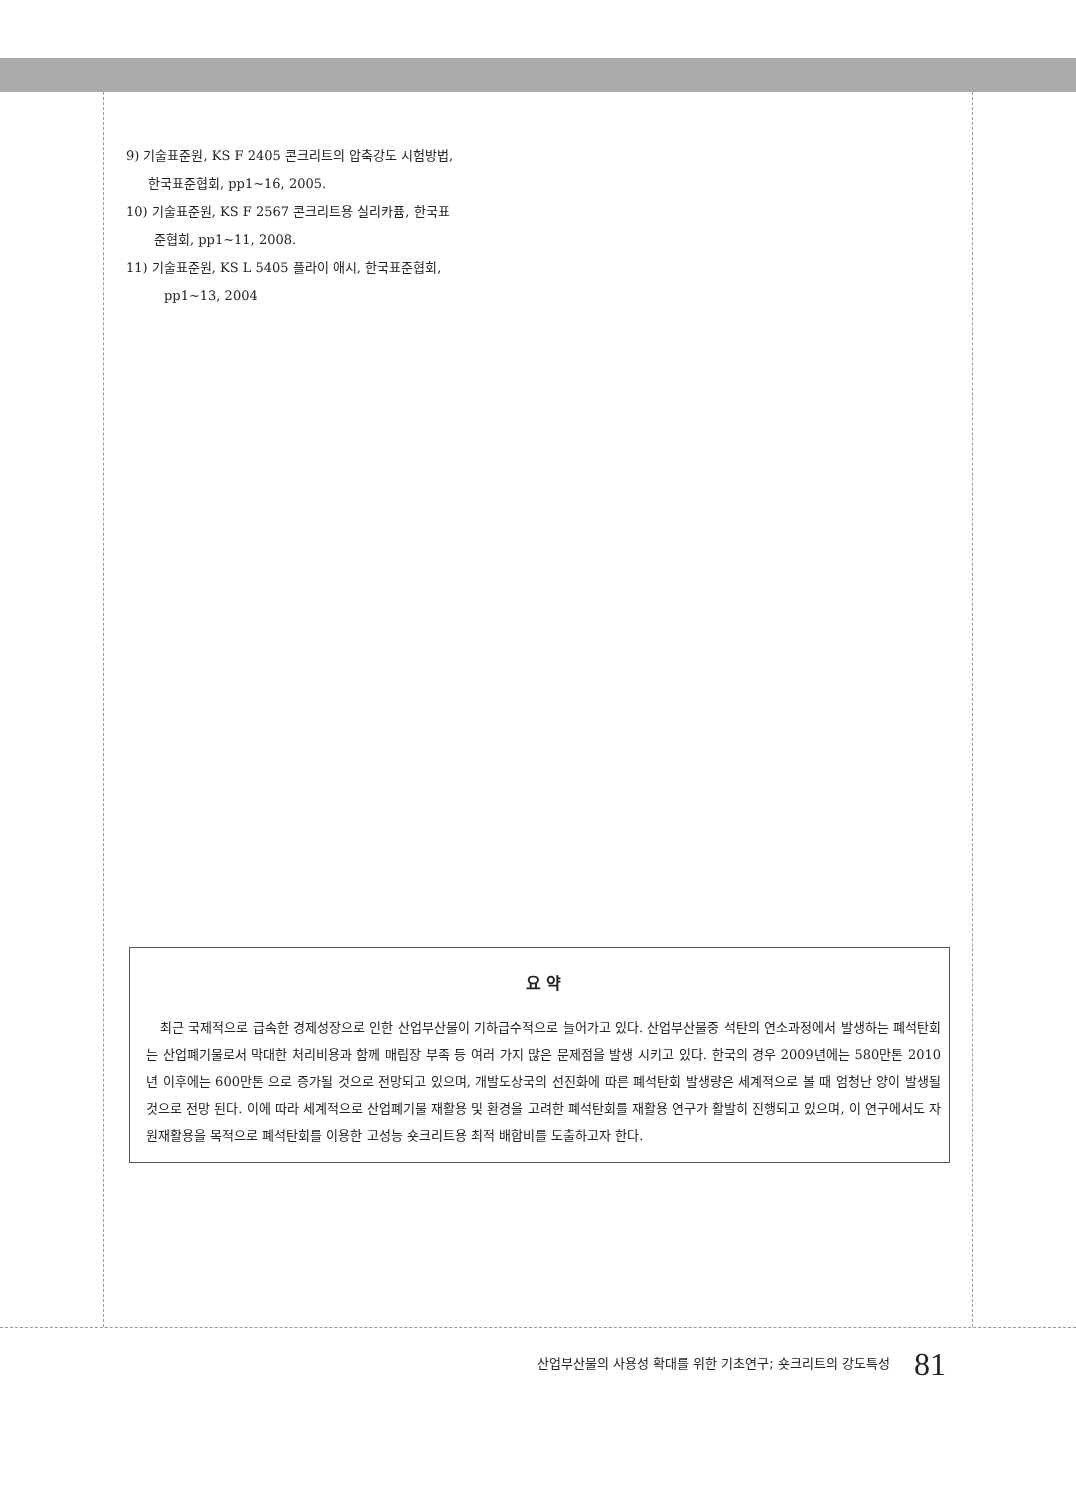9) 기술표준원, KS F 2405 콘크리트의 압축강도 시험방법,
한국표준협회, pp1~16, 2005.
10) 기술표준원, KS F 2567 콘크리트용 실리카퓸, 한국표
준협회, pp1~11, 2008.
11) 기술표준원, KS L 5405 플라이 애시, 한국표준협회,
pp1~13, 2004
요 약
최근 국제적으로 급속한 경제성장으로 인한 산업부산물이 기하급수적으로 늘어가고 있다. 산업부산물중 석탄의 연소과정에서 발생하는 폐석탄회는 산업폐기물로서 막대한 처리비용과 함께 매립장 부족 등 여러 가지 많은 문제점을 발생 시키고 있다. 한국의 경우 2009년에는 580만톤 2010년 이후에는 600만톤 으로 증가될 것으로 전망되고 있으며, 개발도상국의 선진화에 따른 폐석탄회 발생량은 세계적으로 볼 때 엄청난 양이 발생될 것으로 전망 된다. 이에 따라 세계적으로 산업폐기물 재활용 및 환경을 고려한 폐석탄회를 재활용 연구가 활발히 진행되고 있으며, 이 연구에서도 자원재활용을 목적으로 폐석탄회를 이용한 고성능 숏크리트용 최적 배합비를 도출하고자 한다.
산업부산물의 사용성 확대를 위한 기초연구; 숏크리트의 강도특성 81